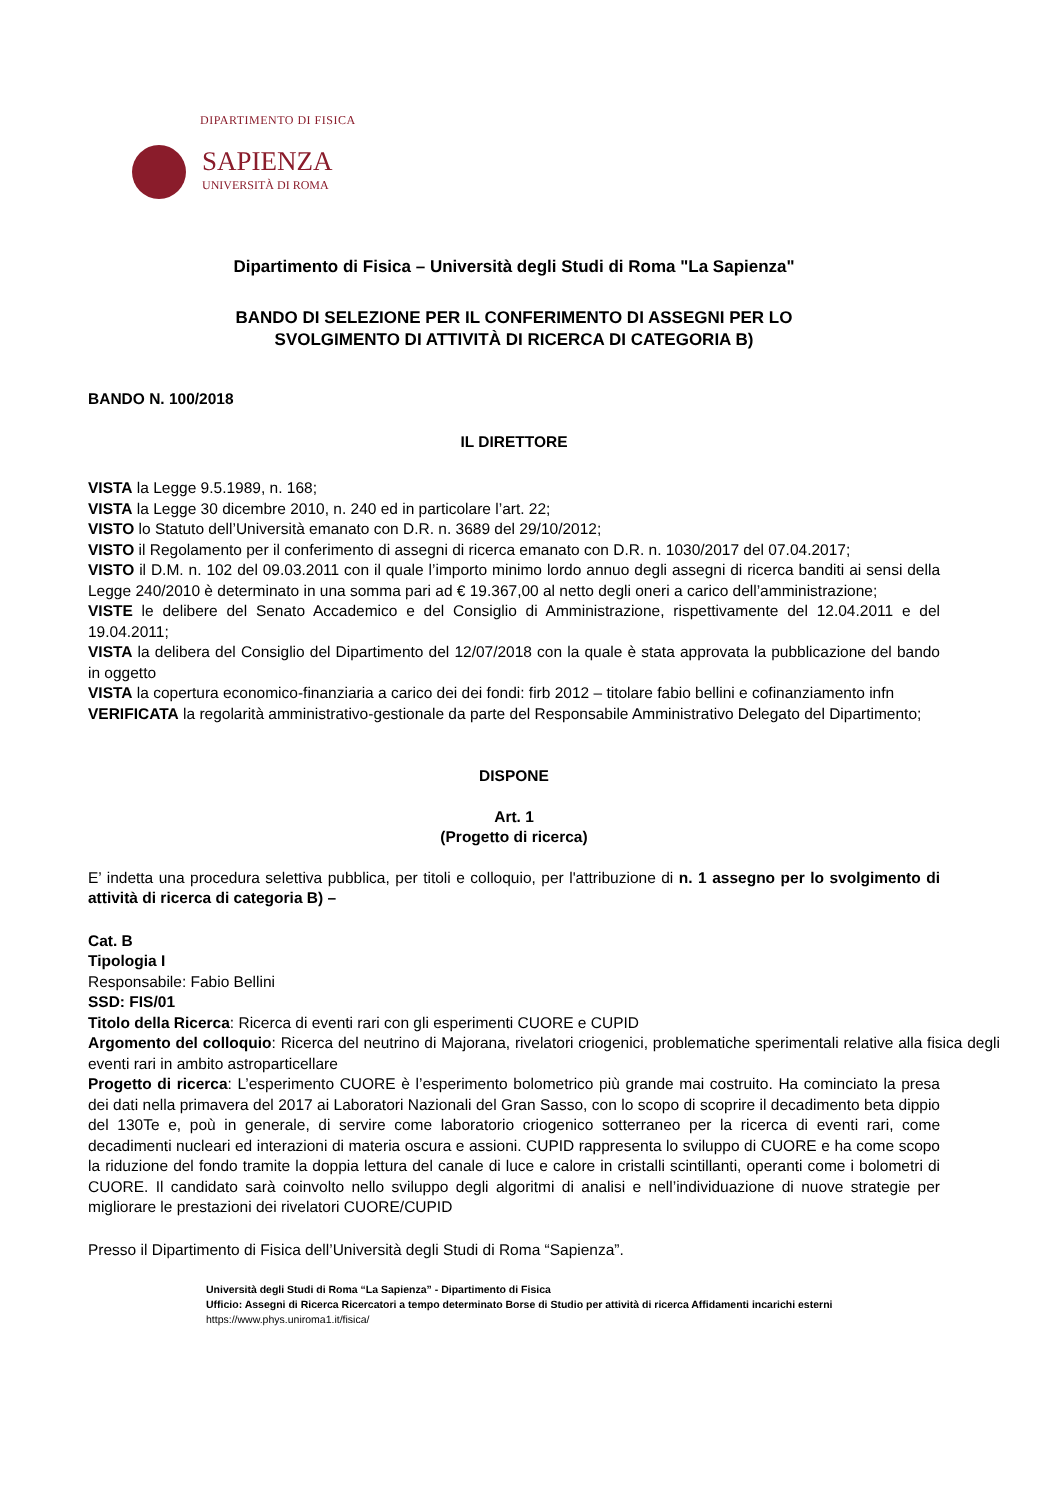DIPARTIMENTO DI FISICA
SAPIENZA
UNIVERSITÀ DI ROMA
Dipartimento di Fisica – Università degli Studi di Roma "La Sapienza"
BANDO DI SELEZIONE PER IL CONFERIMENTO DI ASSEGNI PER LO
SVOLGIMENTO DI ATTIVITÀ DI RICERCA DI CATEGORIA B)
BANDO N. 100/2018
IL DIRETTORE
VISTA la Legge 9.5.1989, n. 168;
VISTA la Legge 30 dicembre 2010, n. 240 ed in particolare l’art. 22;
VISTO lo Statuto dell’Università emanato con D.R. n. 3689 del 29/10/2012;
VISTO il Regolamento per il conferimento di assegni di ricerca emanato con D.R. n. 1030/2017 del 07.04.2017;
VISTO il D.M. n. 102 del 09.03.2011 con il quale l’importo minimo lordo annuo degli assegni di ricerca banditi ai sensi della Legge 240/2010 è determinato in una somma pari ad € 19.367,00 al netto degli oneri a carico dell’amministrazione;
VISTE le delibere del Senato Accademico e del Consiglio di Amministrazione, rispettivamente del 12.04.2011 e del 19.04.2011;
VISTA la delibera del Consiglio del Dipartimento del 12/07/2018 con la quale è stata approvata la pubblicazione del bando in oggetto
VISTA la copertura economico-finanziaria a carico dei dei fondi: firb 2012 – titolare fabio bellini e cofinanziamento infn
VERIFICATA la regolarità amministrativo-gestionale da parte del Responsabile Amministrativo Delegato del Dipartimento;
DISPONE
Art. 1
(Progetto di ricerca)
E’ indetta una procedura selettiva pubblica, per titoli e colloquio, per l'attribuzione di n. 1 assegno per lo svolgimento di attività di ricerca di categoria B) –
Cat. B
Tipologia I
Responsabile: Fabio Bellini
SSD: FIS/01
Titolo della Ricerca: Ricerca di eventi rari con gli esperimenti CUORE e CUPID
Argomento del colloquio: Ricerca del neutrino di Majorana, rivelatori criogenici, problematiche sperimentali relative alla fisica degli eventi rari in ambito astroparticellare
Progetto di ricerca: L’esperimento CUORE è l’esperimento bolometrico più grande mai costruito. Ha cominciato la presa dei dati nella primavera del 2017 ai Laboratori Nazionali del Gran Sasso, con lo scopo di scoprire il decadimento beta dippio del 130Te e, poù in generale, di servire come laboratorio criogenico sotterraneo per la ricerca di eventi rari, come decadimenti nucleari ed interazioni di materia oscura e assioni. CUPID rappresenta lo sviluppo di CUORE e ha come scopo la riduzione del fondo tramite la doppia lettura del canale di luce e calore in cristalli scintillanti, operanti come i bolometri di CUORE. Il candidato sarà coinvolto nello sviluppo degli algoritmi di analisi e nell’individuazione di nuove strategie per migliorare le prestazioni dei rivelatori CUORE/CUPID
Presso il Dipartimento di Fisica dell’Università degli Studi di Roma “Sapienza”.
Università degli Studi di Roma “La Sapienza” - Dipartimento di Fisica
Ufficio: Assegni di Ricerca Ricercatori a tempo determinato Borse di Studio per attività di ricerca Affidamenti incarichi esterni https://www.phys.uniroma1.it/fisica/